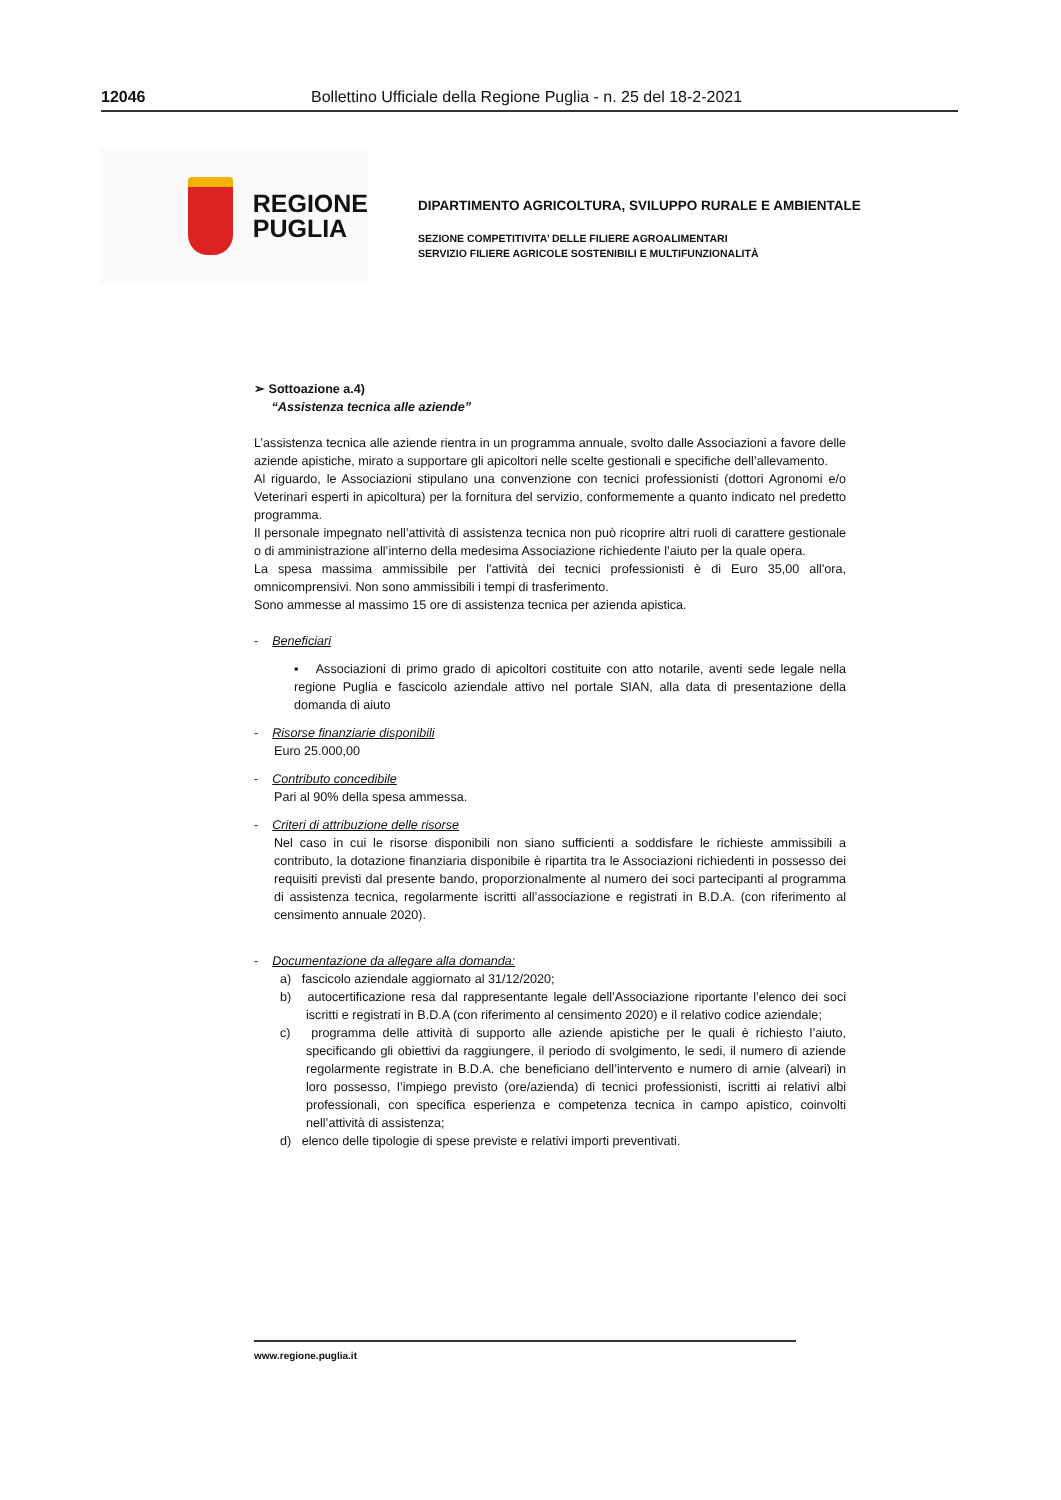12046 Bollettino Ufficiale della Regione Puglia - n. 25 del 18-2-2021
REGIONE
PUGLIA
DIPARTIMENTO AGRICOLTURA, SVILUPPO RURALE E AMBIENTALE
SEZIONE COMPETITIVITA’ DELLE FILIERE AGROALIMENTARI
SERVIZIO FILIERE AGRICOLE SOSTENIBILI E MULTIFUNZIONALITÀ
➢ Sottoazione a.4)
“Assistenza tecnica alle aziende”
L’assistenza tecnica alle aziende rientra in un programma annuale, svolto dalle Associazioni a favore delle aziende apistiche, mirato a supportare gli apicoltori nelle scelte gestionali e specifiche dell’allevamento.
Al riguardo, le Associazioni stipulano una convenzione con tecnici professionisti (dottori Agronomi e/o Veterinari esperti in apicoltura) per la fornitura del servizio, conformemente a quanto indicato nel predetto programma.
Il personale impegnato nell’attività di assistenza tecnica non può ricoprire altri ruoli di carattere gestionale o di amministrazione all’interno della medesima Associazione richiedente l’aiuto per la quale opera.
La spesa massima ammissibile per l'attività dei tecnici professionisti è di Euro 35,00 all'ora, omnicomprensivi. Non sono ammissibili i tempi di trasferimento.
Sono ammesse al massimo 15 ore di assistenza tecnica per azienda apistica.
- Beneficiari
▪ Associazioni di primo grado di apicoltori costituite con atto notarile, aventi sede legale nella regione Puglia e fascicolo aziendale attivo nel portale SIAN, alla data di presentazione della domanda di aiuto
- Risorse finanziarie disponibili
Euro 25.000,00
- Contributo concedibile
Pari al 90% della spesa ammessa.
- Criteri di attribuzione delle risorse
Nel caso in cui le risorse disponibili non siano sufficienti a soddisfare le richieste ammissibili a contributo, la dotazione finanziaria disponibile è ripartita tra le Associazioni richiedenti in possesso dei requisiti previsti dal presente bando, proporzionalmente al numero dei soci partecipanti al programma di assistenza tecnica, regolarmente iscritti all’associazione e registrati in B.D.A. (con riferimento al censimento annuale 2020).
- Documentazione da allegare alla domanda:
a) fascicolo aziendale aggiornato al 31/12/2020;
b) autocertificazione resa dal rappresentante legale dell’Associazione riportante l’elenco dei soci iscritti e registrati in B.D.A (con riferimento al censimento 2020) e il relativo codice aziendale;
c) programma delle attività di supporto alle aziende apistiche per le quali è richiesto l’aiuto, specificando gli obiettivi da raggiungere, il periodo di svolgimento, le sedi, il numero di aziende regolarmente registrate in B.D.A. che beneficiano dell’intervento e numero di arnie (alveari) in loro possesso, l’impiego previsto (ore/azienda) di tecnici professionisti, iscritti ai relativi albi professionali, con specifica esperienza e competenza tecnica in campo apistico, coinvolti nell’attività di assistenza;
d) elenco delle tipologie di spese previste e relativi importi preventivati.
www.regione.puglia.it